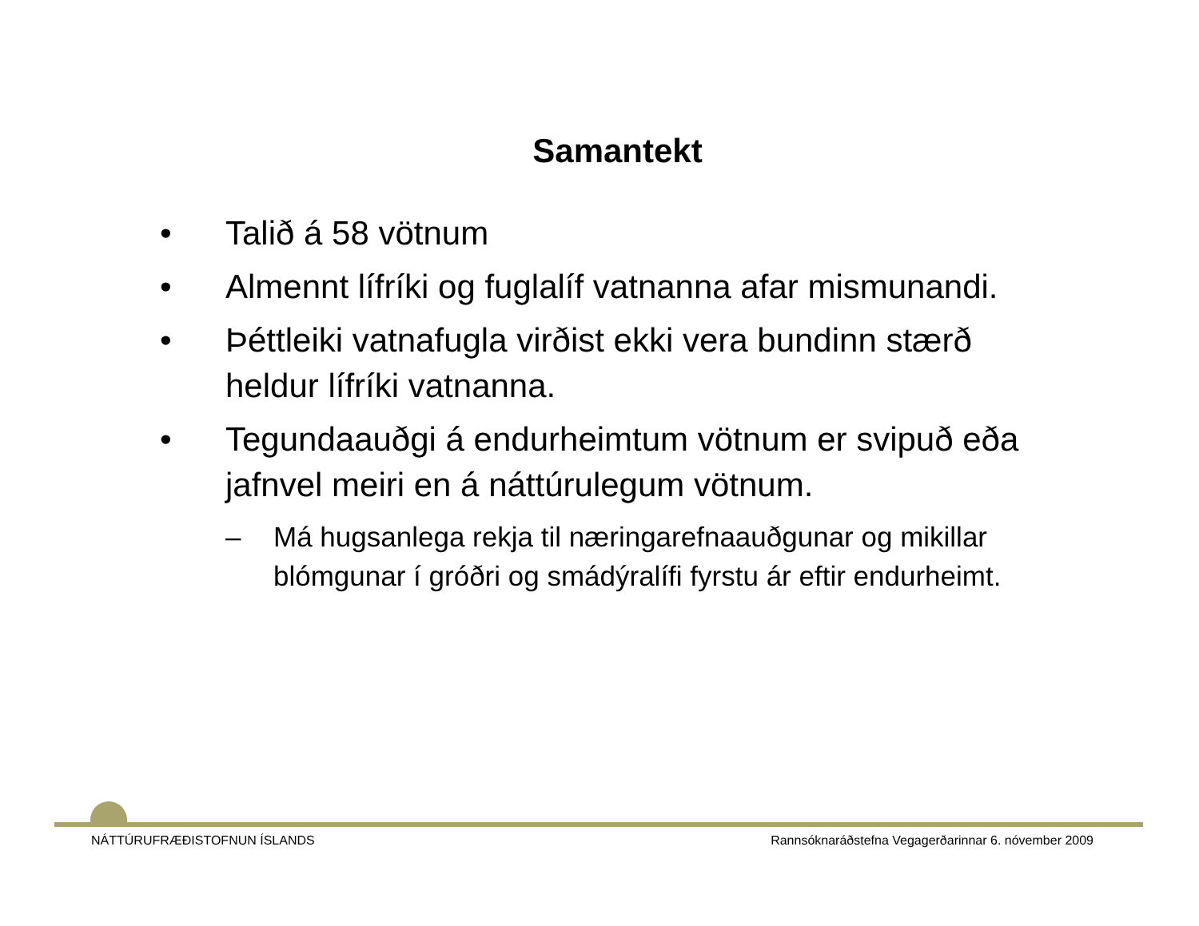Samantekt
• Talið á 58 vötnum
• Almennt lífríki og fuglalíf vatnanna afar mismunandi.
• Þéttleiki vatnafugla virðist ekki vera bundinn stærð heldur lífríki vatnanna.
• Tegundaauðgi á endurheimtum vötnum er svipuð eða jafnvel meiri en á náttúrulegum vötnum.
– Má hugsanlega rekja til næringarefnaauðgunar og mikillar blómgunar í gróðri og smádýralífi fyrstu ár eftir endurheimt.
NÁTTÚRUFRÆÐISTOFNUN ÍSLANDS Rannsóknaráðstefna Vegagerðarinnar 6. nóvember 2009